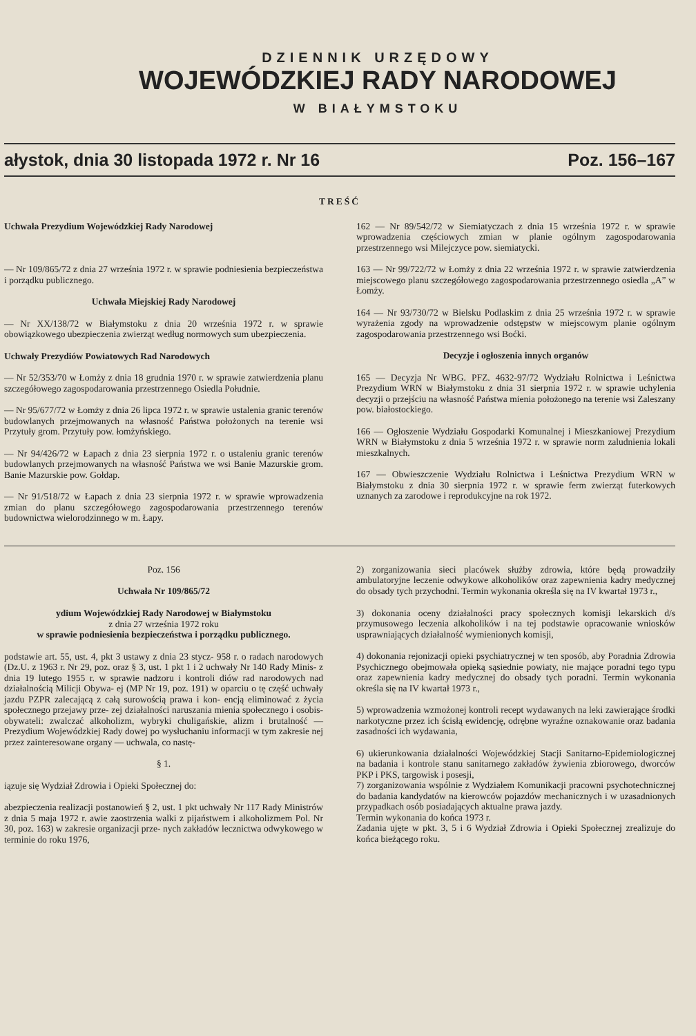DZIENNIK URZĘDOWY
WOJEWÓDZKIEJ RADY NARODOWEJ
W BIAŁYMSTOKU
ałystok, dnia 30 listopada 1972 r. Nr 16 Poz. 156–167
TREŚĆ
Uchwała Prezydium Wojewódzkiej Rady Narodowej
— Nr 109/865/72 z dnia 27 września 1972 r. w sprawie podniesienia bezpieczeństwa i porządku publicznego.
Uchwała Miejskiej Rady Narodowej
— Nr XX/138/72 w Białymstoku z dnia 20 września 1972 r. w sprawie obowiązkowego ubezpieczenia zwierząt według normowych sum ubezpieczenia.
Uchwały Prezydiów Powiatowych Rad Narodowych
— Nr 52/353/70 w Łomży z dnia 18 grudnia 1970 r. w sprawie zatwierdzenia planu szczegółowego zagospodarowania przestrzennego Osiedla Południe.
— Nr 95/677/72 w Łomży z dnia 26 lipca 1972 r. w sprawie ustalenia granic terenów budowlanych przejmowanych na własność Państwa położonych na terenie wsi Przytuły grom. Przytuły pow. łomżyńskiego.
— Nr 94/426/72 w Łapach z dnia 23 sierpnia 1972 r. o ustaleniu granic terenów budowlanych przejmowanych na własność Państwa we wsi Banie Mazurskie grom. Banie Mazurskie pow. Gołdap.
— Nr 91/518/72 w Łapach z dnia 23 sierpnia 1972 r. w sprawie wprowadzenia zmian do planu szczegółowego zagospodarowania przestrzennego terenów budownictwa wielorodzinnego w m. Łapy.
162 — Nr 89/542/72 w Siemiatyczach z dnia 15 września 1972 r. w sprawie wprowadzenia częściowych zmian w planie ogólnym zagospodarowania przestrzennego wsi Milejczyce pow. siemiatycki.
163 — Nr 99/722/72 w Łomży z dnia 22 września 1972 r. w sprawie zatwierdzenia miejscowego planu szczegółowego zagospodarowania przestrzennego osiedla „A” w Łomży.
164 — Nr 93/730/72 w Bielsku Podlaskim z dnia 25 września 1972 r. w sprawie wyrażenia zgody na wprowadzenie odstępstw w miejscowym planie ogólnym zagospodarowania przestrzennego wsi Boćki.
Decyzje i ogłoszenia innych organów
165 — Decyzja Nr WBG. PFZ. 4632-97/72 Wydziału Rolnictwa i Leśnictwa Prezydium WRN w Białymstoku z dnia 31 sierpnia 1972 r. w sprawie uchylenia decyzji o przejściu na własność Państwa mienia położonego na terenie wsi Zaleszany pow. białostockiego.
166 — Ogłoszenie Wydziału Gospodarki Komunalnej i Mieszkaniowej Prezydium WRN w Białymstoku z dnia 5 września 1972 r. w sprawie norm zaludnienia lokali mieszkalnych.
167 — Obwieszczenie Wydziału Rolnictwa i Leśnictwa Prezydium WRN w Białymstoku z dnia 30 sierpnia 1972 r. w sprawie ferm zwierząt futerkowych uznanych za zarodowe i reprodukcyjne na rok 1972.
Poz. 156
Uchwała Nr 109/865/72
ydium Wojewódzkiej Rady Narodowej w Białymstoku
z dnia 27 września 1972 roku
w sprawie podniesienia bezpieczeństwa i porządku publicznego.
podstawie art. 55, ust. 4, pkt 3 ustawy z dnia 23 stycz- 958 r. o radach narodowych (Dz.U. z 1963 r. Nr 29, poz. oraz § 3, ust. 1 pkt 1 i 2 uchwały Nr 140 Rady Minis- z dnia 19 lutego 1955 r. w sprawie nadzoru i kontroli diów rad narodowych nad działalnością Milicji Obywa- ej (MP Nr 19, poz. 191) w oparciu o tę część uchwały jazdu PZPR zalecającą z całą surowością prawa i kon- encją eliminować z życia społecznego przejawy prze- zej działalności naruszania mienia społecznego i osobis- obywateli: zwalczać alkoholizm, wybryki chuligańskie, alizm i brutalność — Prezydium Wojewódzkiej Rady dowej po wysłuchaniu informacji w tym zakresie nej przez zainteresowane organy — uchwala, co nastę-
§ 1.
iązuje się Wydział Zdrowia i Opieki Społecznej do:
abezpieczenia realizacji postanowień § 2, ust. 1 pkt uchwały Nr 117 Rady Ministrów z dnia 5 maja 1972 r. awie zaostrzenia walki z pijaństwem i alkoholizmem Pol. Nr 30, poz. 163) w zakresie organizacji prze- nych zakładów lecznictwa odwykowego w terminie do roku 1976,
2) zorganizowania sieci placówek służby zdrowia, które będą prowadziły ambulatoryjne leczenie odwykowe alkoholików oraz zapewnienia kadry medycznej do obsady tych przychodni. Termin wykonania określa się na IV kwartał 1973 r.,
3) dokonania oceny działalności pracy społecznych komisji lekarskich d/s przymusowego leczenia alkoholików i na tej podstawie opracowanie wniosków usprawniających działalność wymienionych komisji,
4) dokonania rejonizacji opieki psychiatrycznej w ten sposób, aby Poradnia Zdrowia Psychicznego obejmowała opieką sąsiednie powiaty, nie mające poradni tego typu oraz zapewnienia kadry medycznej do obsady tych poradni. Termin wykonania określa się na IV kwartał 1973 r.,
5) wprowadzenia wzmożonej kontroli recept wydawanych na leki zawierające środki narkotyczne przez ich ścisłą ewidencję, odrębne wyraźne oznakowanie oraz badania zasadności ich wydawania,
6) ukierunkowania działalności Wojewódzkiej Stacji Sanitarno-Epidemiologicznej na badania i kontrole stanu sanitarnego zakładów żywienia zbiorowego, dworców PKP i PKS, targowisk i posesji,
7) zorganizowania wspólnie z Wydziałem Komunikacji pracowni psychotechnicznej do badania kandydatów na kierowców pojazdów mechanicznych i w uzasadnionych przypadkach osób posiadających aktualne prawa jazdy.
Termin wykonania do końca 1973 r.
Zadania ujęte w pkt. 3, 5 i 6 Wydział Zdrowia i Opieki Społecznej zrealizuje do końca bieżącego roku.